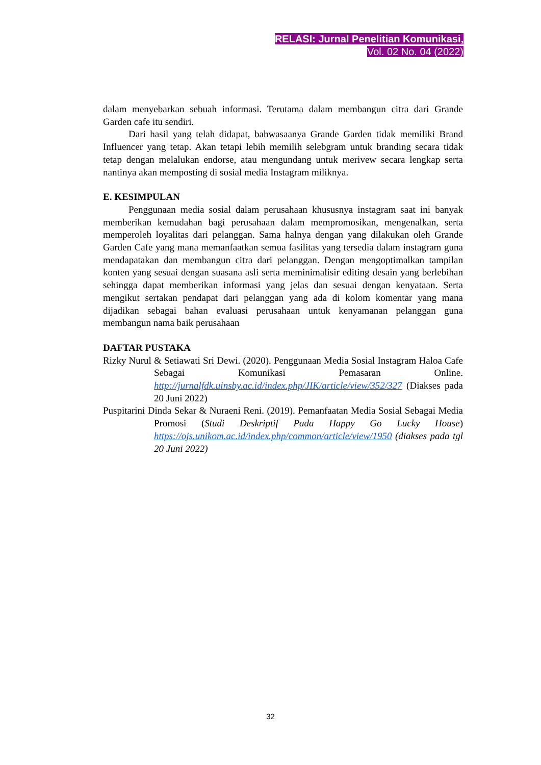RELASI: Jurnal Penelitian Komunikasi,
Vol. 02 No. 04 (2022)
dalam menyebarkan sebuah informasi. Terutama dalam membangun citra dari Grande Garden cafe itu sendiri.
Dari hasil yang telah didapat, bahwasaanya Grande Garden tidak memiliki Brand Influencer yang tetap. Akan tetapi lebih memilih selebgram untuk branding secara tidak tetap dengan melalukan endorse, atau mengundang untuk merivew secara lengkap serta nantinya akan memposting di sosial media Instagram miliknya.
E. KESIMPULAN
Penggunaan media sosial dalam perusahaan khususnya instagram saat ini banyak memberikan kemudahan bagi perusahaan dalam mempromosikan, mengenalkan, serta memperoleh loyalitas dari pelanggan. Sama halnya dengan yang dilakukan oleh Grande Garden Cafe yang mana memanfaatkan semua fasilitas yang tersedia dalam instagram guna mendapatakan dan membangun citra dari pelanggan. Dengan mengoptimalkan tampilan konten yang sesuai dengan suasana asli serta meminimalisir editing desain yang berlebihan sehingga dapat memberikan informasi yang jelas dan sesuai dengan kenyataan. Serta mengikut sertakan pendapat dari pelanggan yang ada di kolom komentar yang mana dijadikan sebagai bahan evaluasi perusahaan untuk kenyamanan pelanggan guna membangun nama baik perusahaan
DAFTAR PUSTAKA
Rizky Nurul & Setiawati Sri Dewi. (2020). Penggunaan Media Sosial Instagram Haloa Cafe Sebagai Komunikasi Pemasaran Online. http://jurnalfdk.uinsby.ac.id/index.php/JIK/article/view/352/327 (Diakses pada 20 Juni 2022)
Puspitarini Dinda Sekar & Nuraeni Reni. (2019). Pemanfaatan Media Sosial Sebagai Media Promosi (Studi Deskriptif Pada Happy Go Lucky House) https://ojs.unikom.ac.id/index.php/common/article/view/1950 (diakses pada tgl 20 Juni 2022)
32